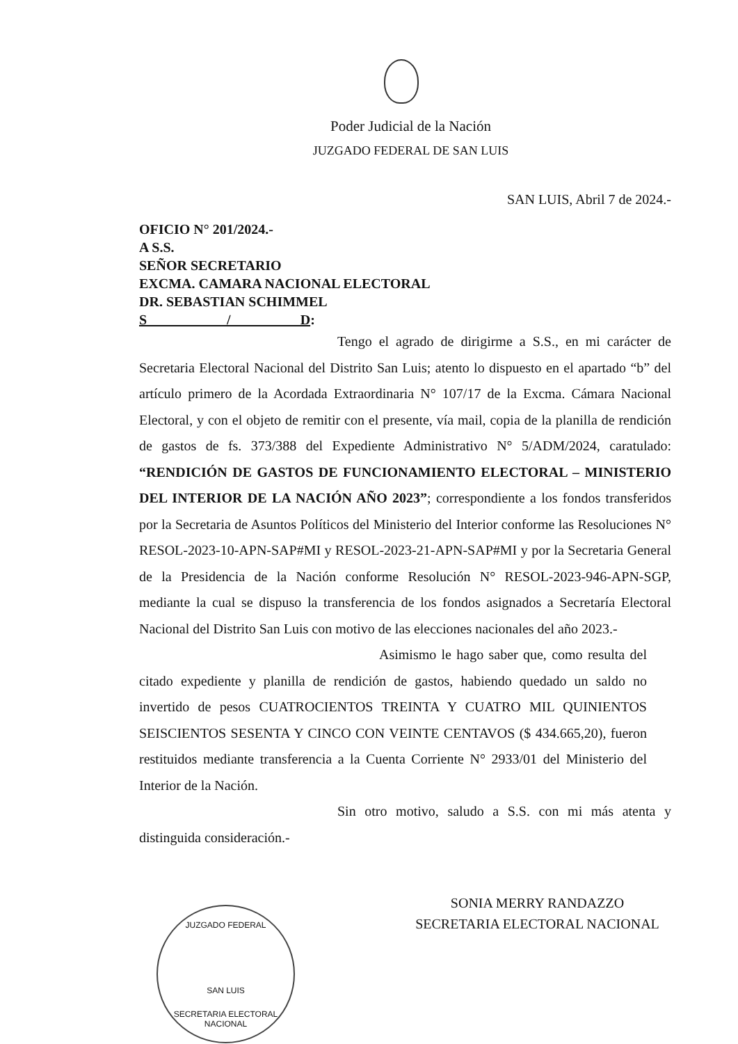Poder Judicial de la Nación
JUZGADO FEDERAL DE SAN LUIS
SAN LUIS, Abril 7 de 2024.-
OFICIO N° 201/2024.-
A S.S.
SEÑOR SECRETARIO
EXCMA. CAMARA NACIONAL ELECTORAL
DR. SEBASTIAN SCHIMMEL
S / D:
Tengo el agrado de dirigirme a S.S., en mi carácter de Secretaria Electoral Nacional del Distrito San Luis; atento lo dispuesto en el apartado “b” del artículo primero de la Acordada Extraordinaria N° 107/17 de la Excma. Cámara Nacional Electoral, y con el objeto de remitir con el presente, vía mail, copia de la planilla de rendición de gastos de fs. 373/388 del Expediente Administrativo N° 5/ADM/2024, caratulado: “RENDICIÓN DE GASTOS DE FUNCIONAMIENTO ELECTORAL – MINISTERIO DEL INTERIOR DE LA NACIÓN AÑO 2023”; correspondiente a los fondos transferidos por la Secretaria de Asuntos Políticos del Ministerio del Interior conforme las Resoluciones N° RESOL-2023-10-APN-SAP#MI y RESOL-2023-21-APN-SAP#MI y por la Secretaria General de la Presidencia de la Nación conforme Resolución N° RESOL-2023-946-APN-SGP, mediante la cual se dispuso la transferencia de los fondos asignados a Secretaría Electoral Nacional del Distrito San Luis con motivo de las elecciones nacionales del año 2023.-
Asimismo le hago saber que, como resulta del citado expediente y planilla de rendición de gastos, habiendo quedado un saldo no invertido de pesos CUATROCIENTOS TREINTA Y CUATRO MIL QUINIENTOS SEISCIENTOS SESENTA Y CINCO CON VEINTE CENTAVOS ($ 434.665,20), fueron restituidos mediante transferencia a la Cuenta Corriente N° 2933/01 del Ministerio del Interior de la Nación.
Sin otro motivo, saludo a S.S. con mi más atenta y distinguida consideración.-
SONIA MERRY RANDAZZO
SECRETARIA ELECTORAL NACIONAL
JUZGADO FEDERAL
SAN LUIS
SECRETARIA ELECTORAL NACIONAL